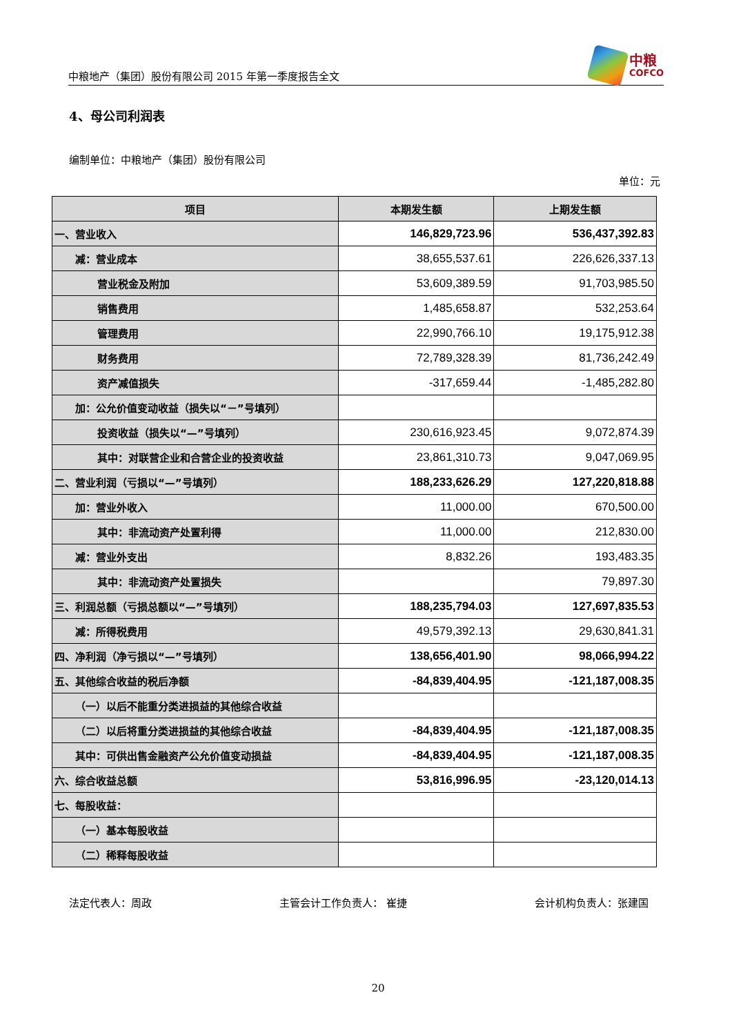中粮地产（集团）股份有限公司 2015 年第一季度报告全文
中粮
COFCO
4、母公司利润表
编制单位：中粮地产（集团）股份有限公司
单位：元
| 项目 | 本期发生额 | 上期发生额 |
| --- | --- | --- |
| 一、营业收入 | 146,829,723.96 | 536,437,392.83 |
| 减：营业成本 | 38,655,537.61 | 226,626,337.13 |
| 营业税金及附加 | 53,609,389.59 | 91,703,985.50 |
| 销售费用 | 1,485,658.87 | 532,253.64 |
| 管理费用 | 22,990,766.10 | 19,175,912.38 |
| 财务费用 | 72,789,328.39 | 81,736,242.49 |
| 资产减值损失 | -317,659.44 | -1,485,282.80 |
| 加：公允价值变动收益（损失以“－”号填列） | | |
| 投资收益（损失以“—”号填列） | 230,616,923.45 | 9,072,874.39 |
| 其中：对联营企业和合营企业的投资收益 | 23,861,310.73 | 9,047,069.95 |
| 二、营业利润（亏损以“—”号填列） | 188,233,626.29 | 127,220,818.88 |
| 加：营业外收入 | 11,000.00 | 670,500.00 |
| 其中：非流动资产处置利得 | 11,000.00 | 212,830.00 |
| 减：营业外支出 | 8,832.26 | 193,483.35 |
| 其中：非流动资产处置损失 | | 79,897.30 |
| 三、利润总额（亏损总额以“—”号填列） | 188,235,794.03 | 127,697,835.53 |
| 减：所得税费用 | 49,579,392.13 | 29,630,841.31 |
| 四、净利润（净亏损以“—”号填列） | 138,656,401.90 | 98,066,994.22 |
| 五、其他综合收益的税后净额 | -84,839,404.95 | -121,187,008.35 |
| （一）以后不能重分类进损益的其他综合收益 | | |
| （二）以后将重分类进损益的其他综合收益 | -84,839,404.95 | -121,187,008.35 |
| 其中：可供出售金融资产公允价值变动损益 | -84,839,404.95 | -121,187,008.35 |
| 六、综合收益总额 | 53,816,996.95 | -23,120,014.13 |
| 七、每股收益： | | |
| （一）基本每股收益 | | |
| （二）稀释每股收益 | | |
法定代表人：周政 主管会计工作负责人： 崔捷 会计机构负责人：张建国
20